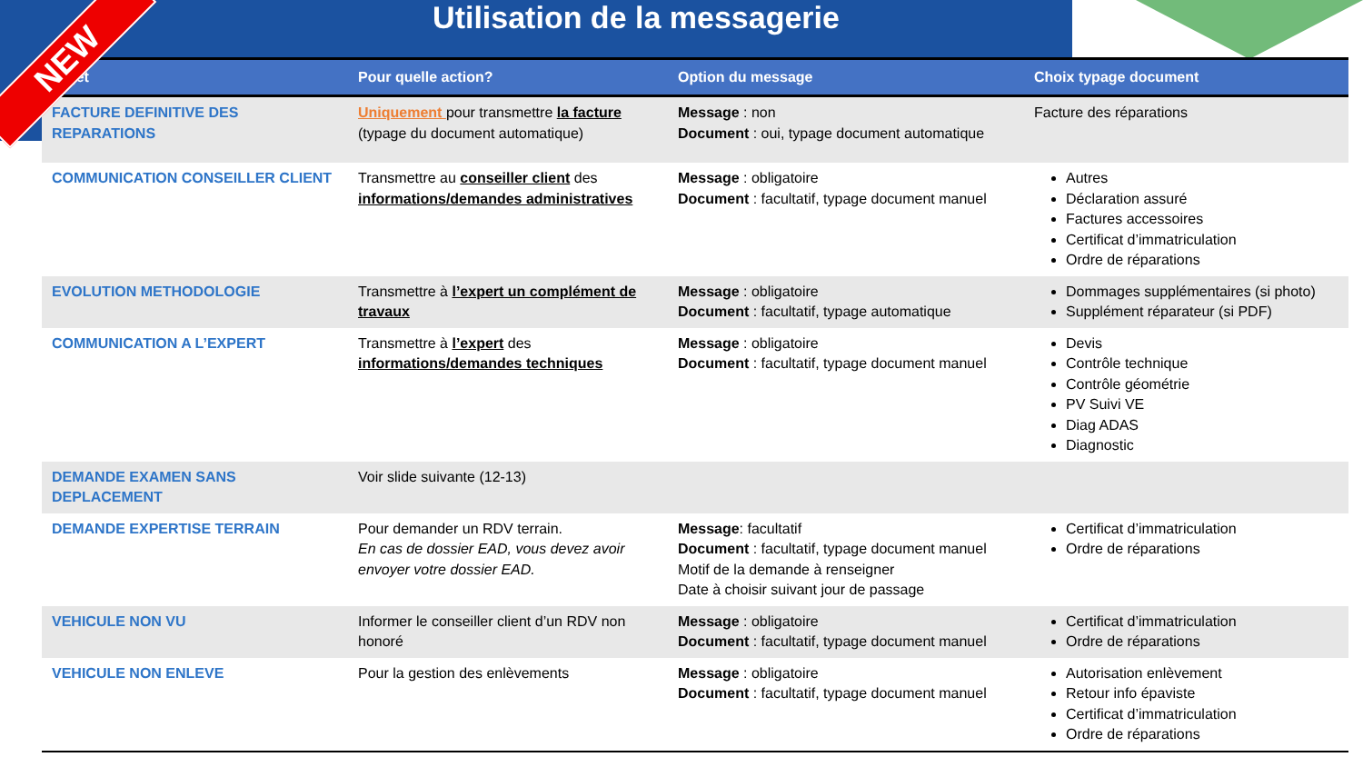Utilisation de la messagerie
| Objet | Pour quelle action? | Option du message | Choix typage document |
| --- | --- | --- | --- |
| FACTURE DEFINITIVE DES REPARATIONS | Uniquement pour transmettre la facture (typage du document automatique) | Message : non Document : oui, typage document automatique | Facture des réparations |
| COMMUNICATION CONSEILLER CLIENT | Transmettre au conseiller client des informations/demandes administratives | Message : obligatoire Document : facultatif, typage document manuel | Autres Déclaration assuré Factures accessoires Certificat d’immatriculation Ordre de réparations |
| EVOLUTION METHODOLOGIE | Transmettre à l’expert un complément de travaux | Message : obligatoire Document : facultatif, typage automatique | Dommages supplémentaires (si photo) Supplément réparateur (si PDF) |
| COMMUNICATION A L’EXPERT | Transmettre à l’expert des informations/demandes techniques | Message : obligatoire Document : facultatif, typage document manuel | Devis Contrôle technique Contrôle géométrie PV Suivi VE Diag ADAS Diagnostic |
| DEMANDE EXAMEN SANS DEPLACEMENT | Voir slide suivante (12-13) | | |
| DEMANDE EXPERTISE TERRAIN | Pour demander un RDV terrain. En cas de dossier EAD, vous devez avoir envoyer votre dossier EAD. | Message : facultatif Document : facultatif, typage document manuel Motif de la demande à renseigner Date à choisir suivant jour de passage | Certificat d’immatriculation Ordre de réparations |
| VEHICULE NON VU | Informer le conseiller client d’un RDV non honoré | Message : obligatoire Document : facultatif, typage document manuel | Certificat d’immatriculation Ordre de réparations |
| VEHICULE NON ENLEVE | Pour la gestion des enlèvements | Message : obligatoire Document : facultatif, typage document manuel | Autorisation enlèvement Retour info épaviste Certificat d’immatriculation Ordre de réparations |
NEW